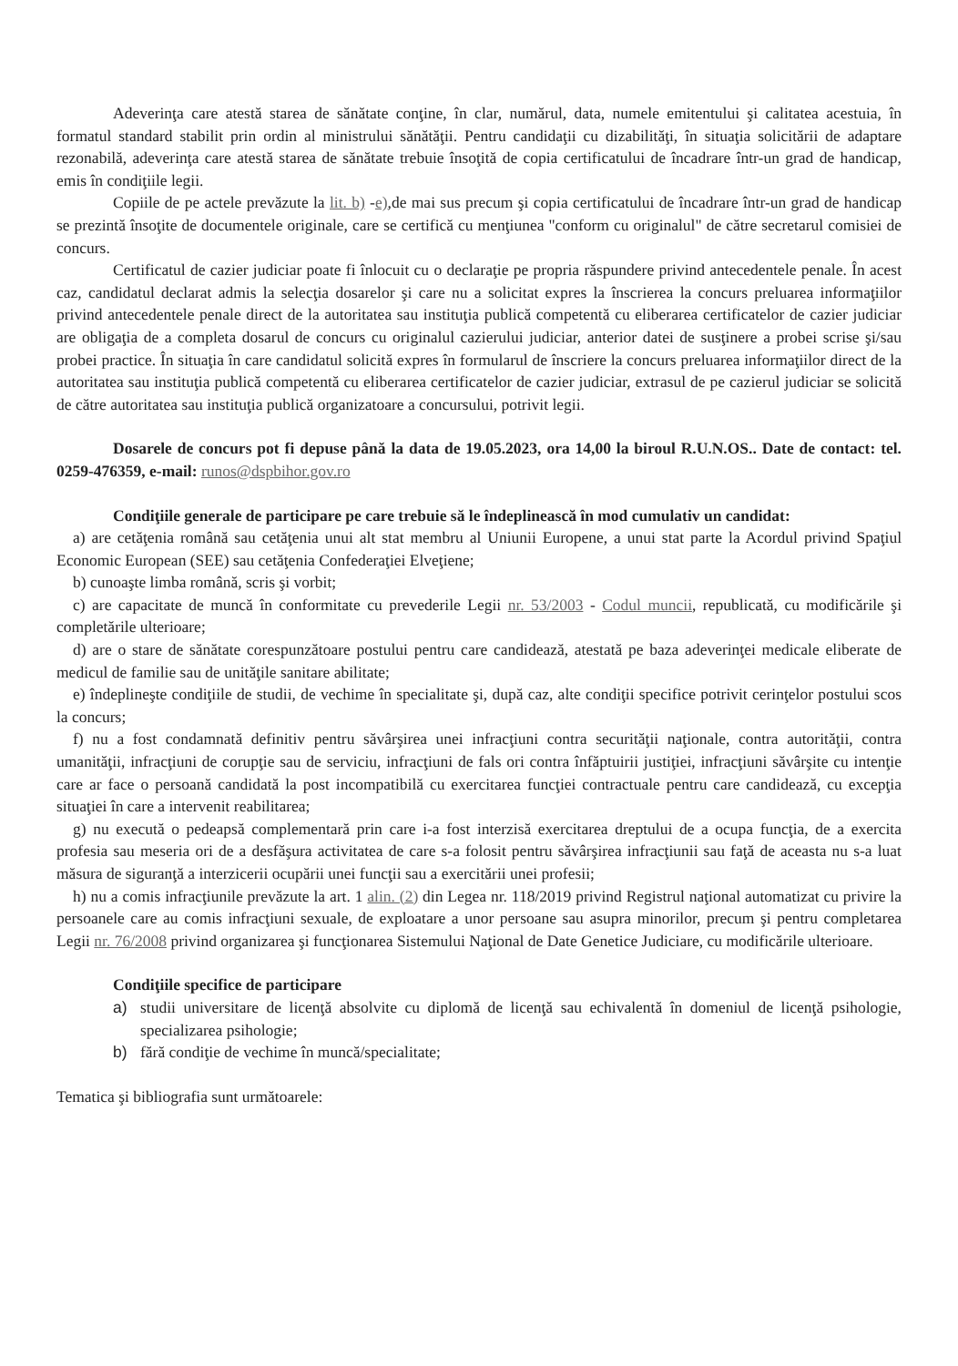Adeverinţa care atestă starea de sănătate conţine, în clar, numărul, data, numele emitentului şi calitatea acestuia, în formatul standard stabilit prin ordin al ministrului sănătăţii. Pentru candidaţii cu dizabilităţi, în situaţia solicitării de adaptare rezonabilă, adeverinţa care atestă starea de sănătate trebuie însoţită de copia certificatului de încadrare într-un grad de handicap, emis în condiţiile legii.
Copiile de pe actele prevăzute la lit. b) -e),de mai sus precum şi copia certificatului de încadrare într-un grad de handicap se prezintă însoţite de documentele originale, care se certifică cu menţiunea "conform cu originalul" de către secretarul comisiei de concurs.
Certificatul de cazier judiciar poate fi înlocuit cu o declaraţie pe propria răspundere privind antecedentele penale. În acest caz, candidatul declarat admis la selecţia dosarelor şi care nu a solicitat expres la înscrierea la concurs preluarea informaţiilor privind antecedentele penale direct de la autoritatea sau instituţia publică competentă cu eliberarea certificatelor de cazier judiciar are obligaţia de a completa dosarul de concurs cu originalul cazierului judiciar, anterior datei de susţinere a probei scrise şi/sau probei practice. În situaţia în care candidatul solicită expres în formularul de înscriere la concurs preluarea informaţiilor direct de la autoritatea sau instituţia publică competentă cu eliberarea certificatelor de cazier judiciar, extrasul de pe cazierul judiciar se solicită de către autoritatea sau instituţia publică organizatoare a concursului, potrivit legii.
Dosarele de concurs pot fi depuse până la data de 19.05.2023, ora 14,00 la biroul R.U.N.OS.. Date de contact: tel. 0259-476359, e-mail: runos@dspbihor.gov.ro
Condiţiile generale de participare pe care trebuie să le îndeplinească în mod cumulativ un candidat:
a) are cetăţenia română sau cetăţenia unui alt stat membru al Uniunii Europene, a unui stat parte la Acordul privind Spaţiul Economic European (SEE) sau cetăţenia Confederaţiei Elveţiene;
b) cunoaşte limba română, scris şi vorbit;
c) are capacitate de muncă în conformitate cu prevederile Legii nr. 53/2003 - Codul muncii, republicată, cu modificările şi completările ulterioare;
d) are o stare de sănătate corespunzătoare postului pentru care candidează, atestată pe baza adeverinţei medicale eliberate de medicul de familie sau de unităţile sanitare abilitate;
e) îndeplineşte condiţiile de studii, de vechime în specialitate şi, după caz, alte condiţii specifice potrivit cerinţelor postului scos la concurs;
f) nu a fost condamnată definitiv pentru săvârşirea unei infracţiuni contra securităţii naţionale, contra autorităţii, contra umanităţii, infracţiuni de corupţie sau de serviciu, infracţiuni de fals ori contra înfăptuirii justiţiei, infracţiuni săvârşite cu intenţie care ar face o persoană candidată la post incompatibilă cu exercitarea funcţiei contractuale pentru care candidează, cu excepţia situaţiei în care a intervenit reabilitarea;
g) nu execută o pedeapsă complementară prin care i-a fost interzisă exercitarea dreptului de a ocupa funcţia, de a exercita profesia sau meseria ori de a desfăşura activitatea de care s-a folosit pentru săvârşirea infracţiunii sau faţă de aceasta nu s-a luat măsura de siguranţă a interzicerii ocupării unei funcţii sau a exercitării unei profesii;
h) nu a comis infracţiunile prevăzute la art. 1 alin. (2) din Legea nr. 118/2019 privind Registrul naţional automatizat cu privire la persoanele care au comis infracţiuni sexuale, de exploatare a unor persoane sau asupra minorilor, precum şi pentru completarea Legii nr. 76/2008 privind organizarea şi funcţionarea Sistemului Naţional de Date Genetice Judiciare, cu modificările ulterioare.
Condiţiile specifice de participare
a) studii universitare de licenţă absolvite cu diplomă de licenţă sau echivalentă în domeniul de licenţă psihologie, specializarea psihologie;
b) fără condiţie de vechime în muncă/specialitate;
Tematica şi bibliografia sunt următoarele: